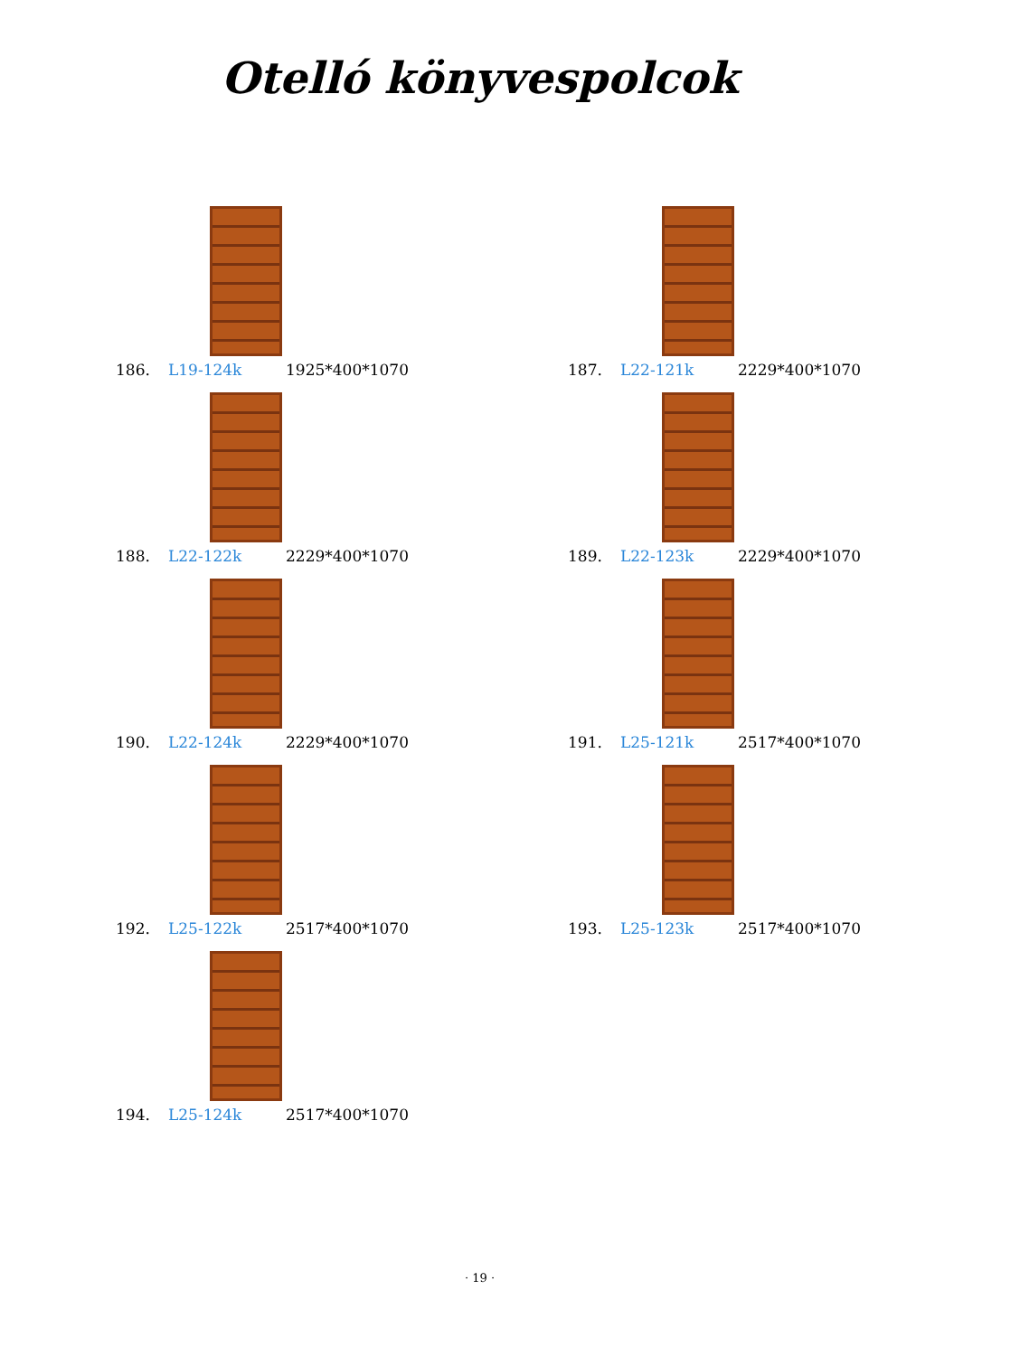Otelló könyvespolcok
186. L19-124k 1925*400*1070
187. L22-121k 2229*400*1070
188. L22-122k 2229*400*1070
189. L22-123k 2229*400*1070
190. L22-124k 2229*400*1070
191. L25-121k 2517*400*1070
192. L25-122k 2517*400*1070
193. L25-123k 2517*400*1070
194. L25-124k 2517*400*1070
· 19 ·